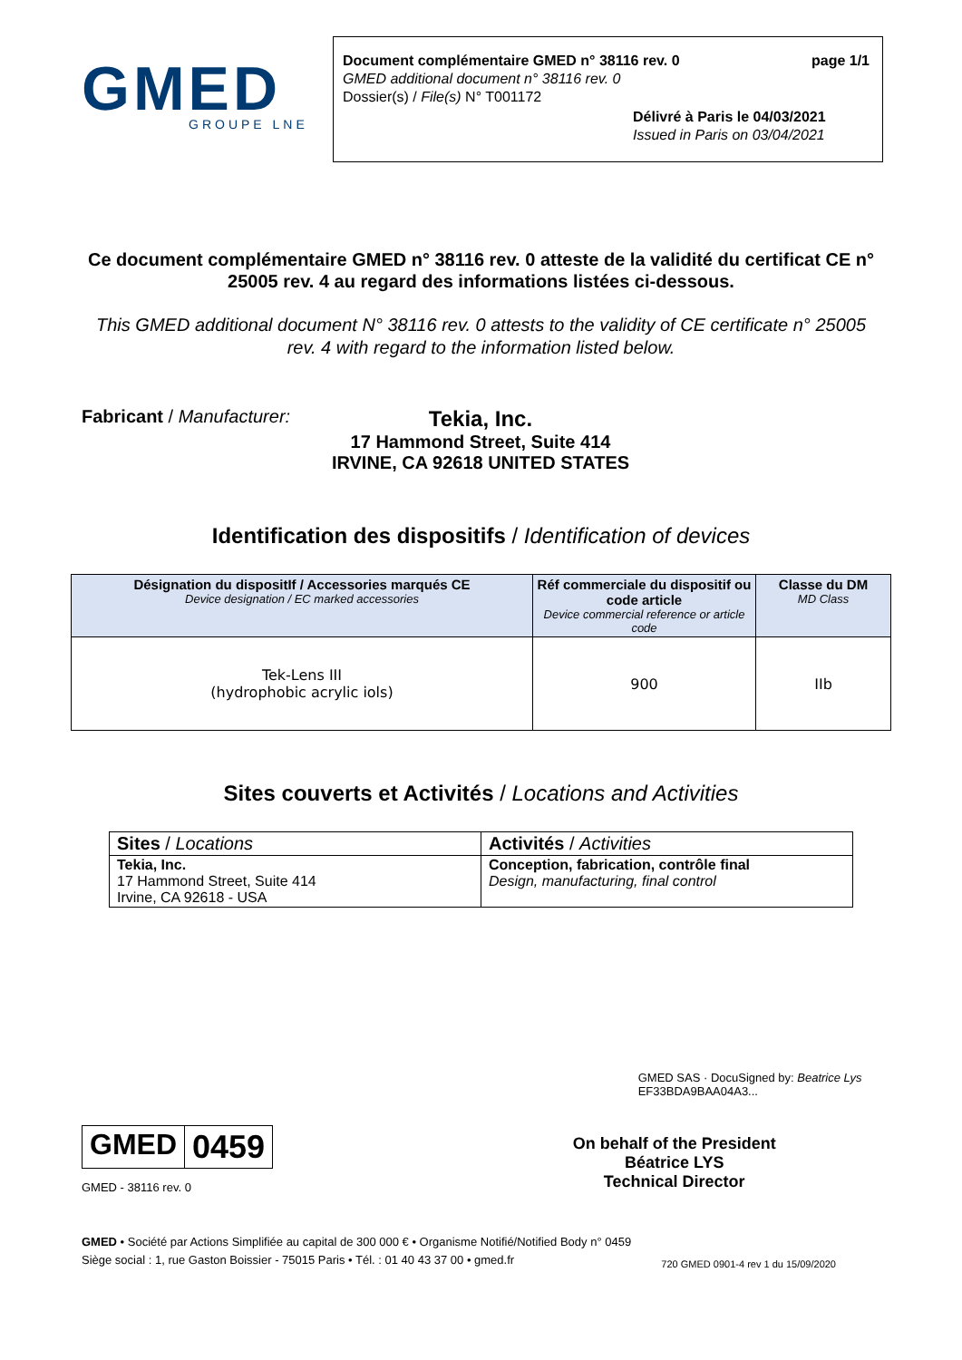GMED
GROUPE LNE
Document complémentaire GMED n° 38116 rev. 0 page 1/1
GMED additional document n° 38116 rev. 0
Dossier(s) / File(s) N° T001172
Délivré à Paris le 04/03/2021
Issued in Paris on 03/04/2021
Ce document complémentaire GMED n° 38116 rev. 0 atteste de la validité du certificat CE n° 25005 rev. 4 au regard des informations listées ci-dessous.
This GMED additional document N° 38116 rev. 0 attests to the validity of CE certificate n° 25005 rev. 4 with regard to the information listed below.
Fabricant / Manufacturer:
Tekia, Inc.
17 Hammond Street, Suite 414
IRVINE, CA 92618 UNITED STATES
Identification des dispositifs / Identification of devices
| Désignation du dispositIf / Accessories marqués CE Device designation / EC marked accessories | Réf commerciale du dispositif ou code article Device commercial reference or article code | Classe du DM MD Class |
| --- | --- | --- |
| Tek-Lens III (hydrophobic acrylic iols) | 900 | IIb |
Sites couverts et Activités / Locations and Activities
| Sites / Locations | Activités / Activities |
| Tekia, Inc. 17 Hammond Street, Suite 414 Irvine, CA 92618 - USA | Conception, fabrication, contrôle final Design, manufacturing, final control |
GMED 0459
GMED - 38116 rev. 0
GMED SAS · DocuSigned by: Beatrice Lys EF33BDA9BAA04A3...
On behalf of the President
Béatrice LYS
Technical Director
GMED • Société par Actions Simplifiée au capital de 300 000 € • Organisme Notifié/Notified Body n° 0459
Siège social : 1, rue Gaston Boissier - 75015 Paris • Tél. : 01 40 43 37 00 • gmed.fr
720 GMED 0901-4 rev 1 du 15/09/2020